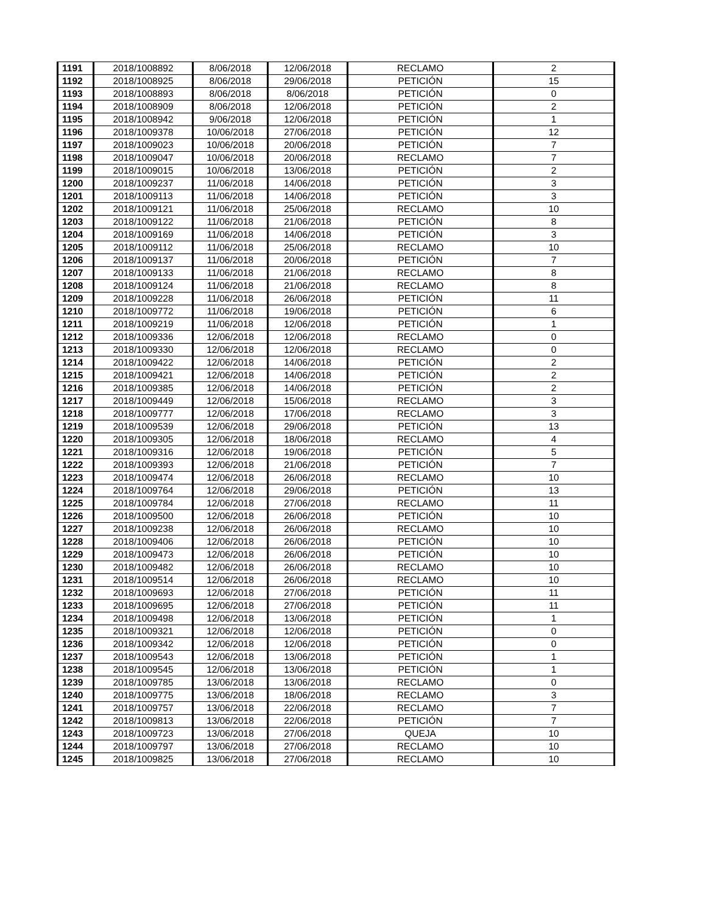| 1191 | 2018/1008892 | 8/06/2018 | 12/06/2018 | RECLAMO | 2 |
| 1192 | 2018/1008925 | 8/06/2018 | 29/06/2018 | PETICIÓN | 15 |
| 1193 | 2018/1008893 | 8/06/2018 | 8/06/2018 | PETICIÓN | 0 |
| 1194 | 2018/1008909 | 8/06/2018 | 12/06/2018 | PETICIÓN | 2 |
| 1195 | 2018/1008942 | 9/06/2018 | 12/06/2018 | PETICIÓN | 1 |
| 1196 | 2018/1009378 | 10/06/2018 | 27/06/2018 | PETICIÓN | 12 |
| 1197 | 2018/1009023 | 10/06/2018 | 20/06/2018 | PETICIÓN | 7 |
| 1198 | 2018/1009047 | 10/06/2018 | 20/06/2018 | RECLAMO | 7 |
| 1199 | 2018/1009015 | 10/06/2018 | 13/06/2018 | PETICIÓN | 2 |
| 1200 | 2018/1009237 | 11/06/2018 | 14/06/2018 | PETICIÓN | 3 |
| 1201 | 2018/1009113 | 11/06/2018 | 14/06/2018 | PETICIÓN | 3 |
| 1202 | 2018/1009121 | 11/06/2018 | 25/06/2018 | RECLAMO | 10 |
| 1203 | 2018/1009122 | 11/06/2018 | 21/06/2018 | PETICIÓN | 8 |
| 1204 | 2018/1009169 | 11/06/2018 | 14/06/2018 | PETICIÓN | 3 |
| 1205 | 2018/1009112 | 11/06/2018 | 25/06/2018 | RECLAMO | 10 |
| 1206 | 2018/1009137 | 11/06/2018 | 20/06/2018 | PETICIÓN | 7 |
| 1207 | 2018/1009133 | 11/06/2018 | 21/06/2018 | RECLAMO | 8 |
| 1208 | 2018/1009124 | 11/06/2018 | 21/06/2018 | RECLAMO | 8 |
| 1209 | 2018/1009228 | 11/06/2018 | 26/06/2018 | PETICIÓN | 11 |
| 1210 | 2018/1009772 | 11/06/2018 | 19/06/2018 | PETICIÓN | 6 |
| 1211 | 2018/1009219 | 11/06/2018 | 12/06/2018 | PETICIÓN | 1 |
| 1212 | 2018/1009336 | 12/06/2018 | 12/06/2018 | RECLAMO | 0 |
| 1213 | 2018/1009330 | 12/06/2018 | 12/06/2018 | RECLAMO | 0 |
| 1214 | 2018/1009422 | 12/06/2018 | 14/06/2018 | PETICIÓN | 2 |
| 1215 | 2018/1009421 | 12/06/2018 | 14/06/2018 | PETICIÓN | 2 |
| 1216 | 2018/1009385 | 12/06/2018 | 14/06/2018 | PETICIÓN | 2 |
| 1217 | 2018/1009449 | 12/06/2018 | 15/06/2018 | RECLAMO | 3 |
| 1218 | 2018/1009777 | 12/06/2018 | 17/06/2018 | RECLAMO | 3 |
| 1219 | 2018/1009539 | 12/06/2018 | 29/06/2018 | PETICIÓN | 13 |
| 1220 | 2018/1009305 | 12/06/2018 | 18/06/2018 | RECLAMO | 4 |
| 1221 | 2018/1009316 | 12/06/2018 | 19/06/2018 | PETICIÓN | 5 |
| 1222 | 2018/1009393 | 12/06/2018 | 21/06/2018 | PETICIÓN | 7 |
| 1223 | 2018/1009474 | 12/06/2018 | 26/06/2018 | RECLAMO | 10 |
| 1224 | 2018/1009764 | 12/06/2018 | 29/06/2018 | PETICIÓN | 13 |
| 1225 | 2018/1009784 | 12/06/2018 | 27/06/2018 | RECLAMO | 11 |
| 1226 | 2018/1009500 | 12/06/2018 | 26/06/2018 | PETICIÓN | 10 |
| 1227 | 2018/1009238 | 12/06/2018 | 26/06/2018 | RECLAMO | 10 |
| 1228 | 2018/1009406 | 12/06/2018 | 26/06/2018 | PETICIÓN | 10 |
| 1229 | 2018/1009473 | 12/06/2018 | 26/06/2018 | PETICIÓN | 10 |
| 1230 | 2018/1009482 | 12/06/2018 | 26/06/2018 | RECLAMO | 10 |
| 1231 | 2018/1009514 | 12/06/2018 | 26/06/2018 | RECLAMO | 10 |
| 1232 | 2018/1009693 | 12/06/2018 | 27/06/2018 | PETICIÓN | 11 |
| 1233 | 2018/1009695 | 12/06/2018 | 27/06/2018 | PETICIÓN | 11 |
| 1234 | 2018/1009498 | 12/06/2018 | 13/06/2018 | PETICIÓN | 1 |
| 1235 | 2018/1009321 | 12/06/2018 | 12/06/2018 | PETICIÓN | 0 |
| 1236 | 2018/1009342 | 12/06/2018 | 12/06/2018 | PETICIÓN | 0 |
| 1237 | 2018/1009543 | 12/06/2018 | 13/06/2018 | PETICIÓN | 1 |
| 1238 | 2018/1009545 | 12/06/2018 | 13/06/2018 | PETICIÓN | 1 |
| 1239 | 2018/1009785 | 13/06/2018 | 13/06/2018 | RECLAMO | 0 |
| 1240 | 2018/1009775 | 13/06/2018 | 18/06/2018 | RECLAMO | 3 |
| 1241 | 2018/1009757 | 13/06/2018 | 22/06/2018 | RECLAMO | 7 |
| 1242 | 2018/1009813 | 13/06/2018 | 22/06/2018 | PETICIÓN | 7 |
| 1243 | 2018/1009723 | 13/06/2018 | 27/06/2018 | QUEJA | 10 |
| 1244 | 2018/1009797 | 13/06/2018 | 27/06/2018 | RECLAMO | 10 |
| 1245 | 2018/1009825 | 13/06/2018 | 27/06/2018 | RECLAMO | 10 |